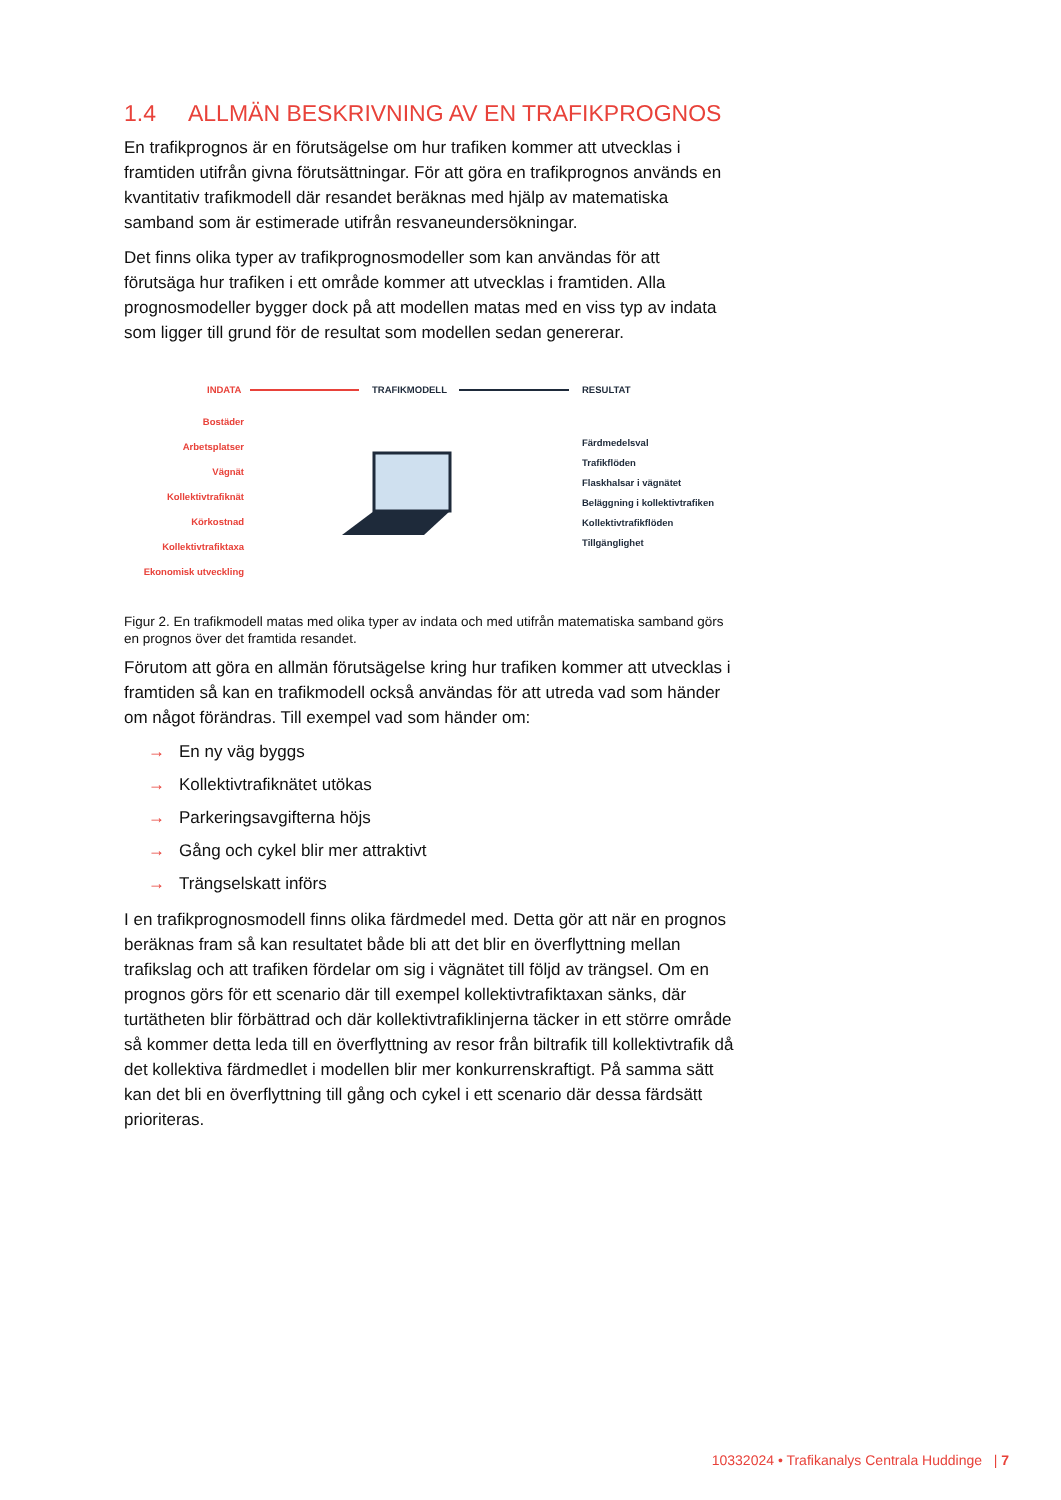1.4 ALLMÄN BESKRIVNING AV EN TRAFIKPROGNOS
En trafikprognos är en förutsägelse om hur trafiken kommer att utvecklas i framtiden utifrån givna förutsättningar. För att göra en trafikprognos används en kvantitativ trafikmodell där resandet beräknas med hjälp av matematiska samband som är estimerade utifrån resvaneundersökningar.
Det finns olika typer av trafikprognosmodeller som kan användas för att förutsäga hur trafiken i ett område kommer att utvecklas i framtiden. Alla prognosmodeller bygger dock på att modellen matas med en viss typ av indata som ligger till grund för de resultat som modellen sedan genererar.
INDATA
TRAFIKMODELL
RESULTAT
Bostäder
Arbetsplatser
Vägnät
Kollektivtrafiknät
Körkostnad
Kollektivtrafiktaxa
Ekonomisk utveckling
Färdmedelsval
Trafikflöden
Flaskhalsar i vägnätet
Beläggning i kollektivtrafiken
Kollektivtrafikflöden
Tillgänglighet
Figur 2. En trafikmodell matas med olika typer av indata och med utifrån matematiska samband görs en prognos över det framtida resandet.
Förutom att göra en allmän förutsägelse kring hur trafiken kommer att utvecklas i framtiden så kan en trafikmodell också användas för att utreda vad som händer om något förändras. Till exempel vad som händer om:
→ En ny väg byggs
→ Kollektivtrafiknätet utökas
→ Parkeringsavgifterna höjs
→ Gång och cykel blir mer attraktivt
→ Trängselskatt införs
I en trafikprognosmodell finns olika färdmedel med. Detta gör att när en prognos beräknas fram så kan resultatet både bli att det blir en överflyttning mellan trafikslag och att trafiken fördelar om sig i vägnätet till följd av trängsel. Om en prognos görs för ett scenario där till exempel kollektivtrafiktaxan sänks, där turtätheten blir förbättrad och där kollektivtrafiklinjerna täcker in ett större område så kommer detta leda till en överflyttning av resor från biltrafik till kollektivtrafik då det kollektiva färdmedlet i modellen blir mer konkurrenskraftigt. På samma sätt kan det bli en överflyttning till gång och cykel i ett scenario där dessa färdsätt prioriteras.
10332024 • Trafikanalys Centrala Huddinge | 7